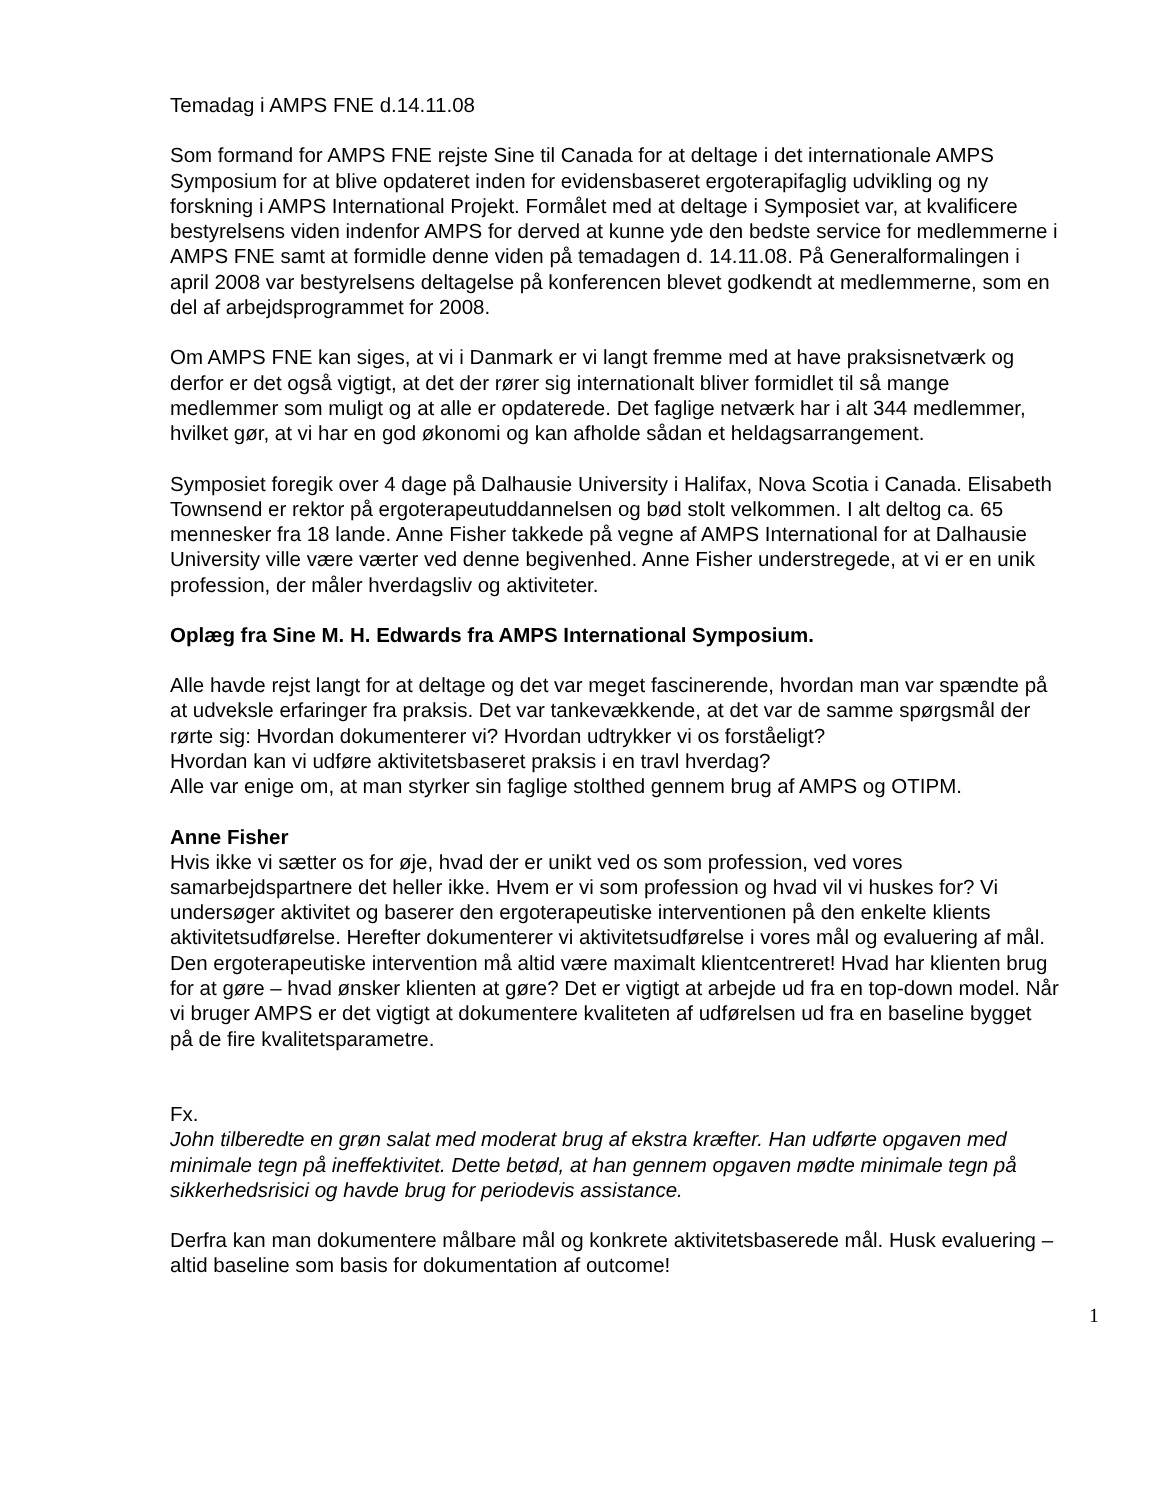Temadag i AMPS FNE d.14.11.08
Som formand for AMPS FNE rejste Sine til Canada for at deltage i det internationale AMPS Symposium for at blive opdateret inden for evidensbaseret ergoterapifaglig udvikling og ny forskning i AMPS International Projekt. Formålet med at deltage i Symposiet var, at kvalificere bestyrelsens viden indenfor AMPS for derved at kunne yde den bedste service for medlemmerne i AMPS FNE samt at formidle denne viden på temadagen d. 14.11.08. På Generalformalingen i april 2008 var bestyrelsens deltagelse på konferencen blevet godkendt at medlemmerne, som en del af arbejdsprogrammet for 2008.
Om AMPS FNE kan siges, at vi i Danmark er vi langt fremme med at have praksisnetværk og derfor er det også vigtigt, at det der rører sig internationalt bliver formidlet til så mange medlemmer som muligt og at alle er opdaterede. Det faglige netværk har i alt 344 medlemmer, hvilket gør, at vi har en god økonomi og kan afholde sådan et heldagsarrangement.
Symposiet foregik over 4 dage på Dalhausie University i Halifax, Nova Scotia i Canada. Elisabeth Townsend er rektor på ergoterapeutuddannelsen og bød stolt velkommen. I alt deltog ca. 65 mennesker fra 18 lande. Anne Fisher takkede på vegne af AMPS International for at Dalhausie University ville være værter ved denne begivenhed. Anne Fisher understregede, at vi er en unik profession, der måler hverdagsliv og aktiviteter.
Oplæg fra Sine M. H. Edwards fra AMPS International Symposium.
Alle havde rejst langt for at deltage og det var meget fascinerende, hvordan man var spændte på at udveksle erfaringer fra praksis. Det var tankevækkende, at det var de samme spørgsmål der rørte sig: Hvordan dokumenterer vi? Hvordan udtrykker vi os forståeligt?
Hvordan kan vi udføre aktivitetsbaseret praksis i en travl hverdag?
Alle var enige om, at man styrker sin faglige stolthed gennem brug af AMPS og OTIPM.
Anne Fisher
Hvis ikke vi sætter os for øje, hvad der er unikt ved os som profession, ved vores samarbejdspartnere det heller ikke. Hvem er vi som profession og hvad vil vi huskes for? Vi undersøger aktivitet og baserer den ergoterapeutiske interventionen på den enkelte klients aktivitetsudførelse. Herefter dokumenterer vi aktivitetsudførelse i vores mål og evaluering af mål. Den ergoterapeutiske intervention må altid være maximalt klientcentreret! Hvad har klienten brug for at gøre – hvad ønsker klienten at gøre? Det er vigtigt at arbejde ud fra en top-down model. Når vi bruger AMPS er det vigtigt at dokumentere kvaliteten af udførelsen ud fra en baseline bygget på de fire kvalitetsparametre.
Fx.
John tilberedte en grøn salat med moderat brug af ekstra kræfter. Han udførte opgaven med minimale tegn på ineffektivitet. Dette betød, at han gennem opgaven mødte minimale tegn på sikkerhedsrisici og havde brug for periodevis assistance.
Derfra kan man dokumentere målbare mål og konkrete aktivitetsbaserede mål. Husk evaluering – altid baseline som basis for dokumentation af outcome!
1